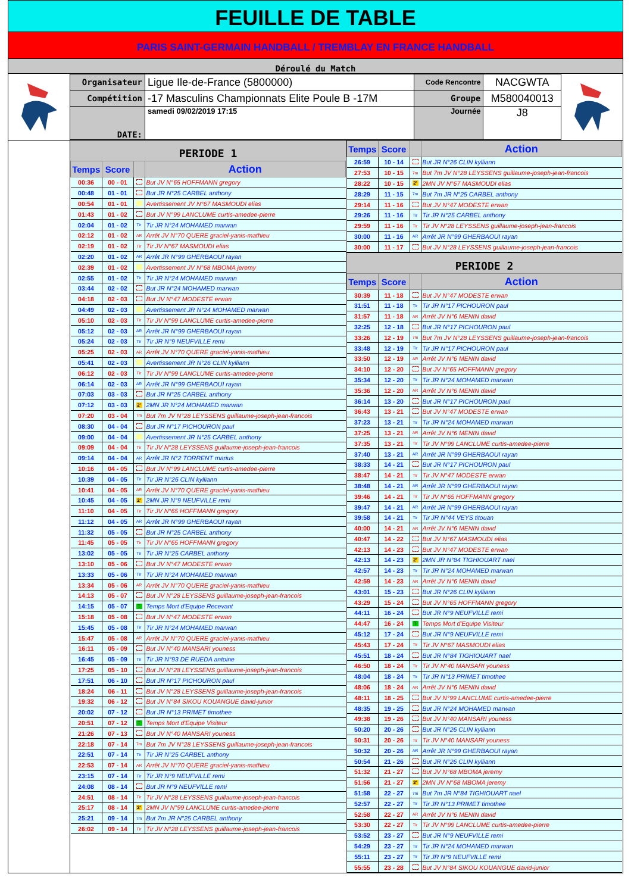FEUILLE DE TABLE
PARIS SAINT-GERMAIN HANDBALL / TREMBLAY EN FRANCE HANDBALL
Déroulé du Match
| Organisateur | Ligue Ile-de-France (5800000) | Code Rencontre | NACGWTA |
| Compétition | -17 Masculins Championnats Elite Poule B -17M | Groupe | M580040013 |
| DATE: | samedi 09/02/2019 17:15 | Journée | J8 |
PERIODE 1
| Temps | Score | | Action |
| --- | --- | --- | --- |
| 00:36 | 00 - 01 | | But JV N°65 HOFFMANN gregory |
| 00:48 | 01 - 01 | | But JR N°25 CARBEL anthony |
| 00:54 | 01 - 01 | | Avertissement JV N°67 MASMOUDI elias |
| 01:43 | 01 - 02 | | But JV N°99 LANCLUME curtis-amedee-pierre |
| 02:04 | 01 - 02 | Tir | Tir JR N°24 MOHAMED marwan |
| 02:12 | 01 - 02 | AR | Arrêt JV N°70 QUERE graciel-yanis-mathieu |
| 02:19 | 01 - 02 | Tir | Tir JV N°67 MASMOUDI elias |
| 02:20 | 01 - 02 | AR | Arrêt JR N°99 GHERBAOUI rayan |
| 02:39 | 01 - 02 | | Avertissement JV N°68 MBOMA jeremy |
| 02:55 | 01 - 02 | Tir | Tir JR N°24 MOHAMED marwan |
| 03:44 | 02 - 02 | | But JR N°24 MOHAMED marwan |
| 04:18 | 02 - 03 | | But JV N°47 MODESTE erwan |
| 04:49 | 02 - 03 | | Avertissement JR N°24 MOHAMED marwan |
| 05:10 | 02 - 03 | Tir | Tir JV N°99 LANCLUME curtis-amedee-pierre |
| 05:12 | 02 - 03 | AR | Arrêt JR N°99 GHERBAOUI rayan |
| 05:24 | 02 - 03 | Tir | Tir JR N°9 NEUFVILLE remi |
| 05:25 | 02 - 03 | AR | Arrêt JV N°70 QUERE graciel-yanis-mathieu |
| 05:41 | 02 - 03 | | Avertissement JR N°26 CLIN kylliann |
| 06:12 | 02 - 03 | Tir | Tir JV N°99 LANCLUME curtis-amedee-pierre |
| 06:14 | 02 - 03 | AR | Arrêt JR N°99 GHERBAOUI rayan |
| 07:03 | 03 - 03 | | But JR N°25 CARBEL anthony |
| 07:12 | 03 - 03 | 2' | 2MN JR N°24 MOHAMED marwan |
| 07:20 | 03 - 04 | 7m | But 7m JV N°28 LEYSSENS guillaume-joseph-jean-francois |
| 08:30 | 04 - 04 | | But JR N°17 PICHOURON paul |
| 09:00 | 04 - 04 | | Avertissement JR N°25 CARBEL anthony |
| 09:09 | 04 - 04 | Tir | Tir JV N°28 LEYSSENS guillaume-joseph-jean-francois |
| 09:14 | 04 - 04 | AR | Arrêt JR N°2 TORRENT marius |
| 10:16 | 04 - 05 | | But JV N°99 LANCLUME curtis-amedee-pierre |
| 10:39 | 04 - 05 | Tir | Tir JR N°26 CLIN kylliann |
| 10:41 | 04 - 05 | AR | Arrêt JV N°70 QUERE graciel-yanis-mathieu |
| 10:45 | 04 - 05 | 2' | 2MN JR N°9 NEUFVILLE remi |
| 11:10 | 04 - 05 | Tir | Tir JV N°65 HOFFMANN gregory |
| 11:12 | 04 - 05 | AR | Arrêt JR N°99 GHERBAOUI rayan |
| 11:32 | 05 - 05 | | But JR N°25 CARBEL anthony |
| 11:45 | 05 - 05 | Tir | Tir JV N°65 HOFFMANN gregory |
| 13:02 | 05 - 05 | Tir | Tir JR N°25 CARBEL anthony |
| 13:10 | 05 - 06 | | But JV N°47 MODESTE erwan |
| 13:33 | 05 - 06 | Tir | Tir JR N°24 MOHAMED marwan |
| 13:34 | 05 - 06 | AR | Arrêt JV N°70 QUERE graciel-yanis-mathieu |
| 14:13 | 05 - 07 | | But JV N°28 LEYSSENS guillaume-joseph-jean-francois |
| 14:15 | 05 - 07 | T | Temps Mort d'Equipe Recevant |
| 15:18 | 05 - 08 | | But JV N°47 MODESTE erwan |
| 15:45 | 05 - 08 | Tir | Tir JR N°24 MOHAMED marwan |
| 15:47 | 05 - 08 | AR | Arrêt JV N°70 QUERE graciel-yanis-mathieu |
| 16:11 | 05 - 09 | | But JV N°40 MANSARI youness |
| 16:45 | 05 - 09 | Tir | Tir JR N°93 DE RUEDA antoine |
| 17:25 | 05 - 10 | | But JV N°28 LEYSSENS guillaume-joseph-jean-francois |
| 17:51 | 06 - 10 | | But JR N°17 PICHOURON paul |
| 18:24 | 06 - 11 | | But JV N°28 LEYSSENS guillaume-joseph-jean-francois |
| 19:32 | 06 - 12 | | But JV N°84 SIKOU KOUANGUE david-junior |
| 20:02 | 07 - 12 | | But JR N°13 PRIMET timothee |
| 20:51 | 07 - 12 | T | Temps Mort d'Equipe Visiteur |
| 21:26 | 07 - 13 | | But JV N°40 MANSARI youness |
| 22:18 | 07 - 14 | 7m | But 7m JV N°28 LEYSSENS guillaume-joseph-jean-francois |
| 22:51 | 07 - 14 | Tir | Tir JR N°25 CARBEL anthony |
| 22:53 | 07 - 14 | AR | Arrêt JV N°70 QUERE graciel-yanis-mathieu |
| 23:15 | 07 - 14 | Tir | Tir JR N°9 NEUFVILLE remi |
| 24:08 | 08 - 14 | | But JR N°9 NEUFVILLE remi |
| 24:51 | 08 - 14 | Tir | Tir JV N°28 LEYSSENS guillaume-joseph-jean-francois |
| 25:17 | 08 - 14 | 2' | 2MN JV N°99 LANCLUME curtis-amedee-pierre |
| 25:21 | 09 - 14 | 7m | But 7m JR N°25 CARBEL anthony |
| 26:02 | 09 - 14 | Tir | Tir JV N°28 LEYSSENS guillaume-joseph-jean-francois |
| Temps | Score | | Action |
| --- | --- | --- | --- |
| 26:59 | 10 - 14 | | But JR N°26 CLIN kylliann |
| 27:53 | 10 - 15 | 7m | But 7m JV N°28 LEYSSENS guillaume-joseph-jean-francois |
| 28:22 | 10 - 15 | 2' | 2MN JV N°67 MASMOUDI elias |
| 28:29 | 11 - 15 | 7m | But 7m JR N°25 CARBEL anthony |
| 29:14 | 11 - 16 | | But JV N°47 MODESTE erwan |
| 29:26 | 11 - 16 | Tir | Tir JR N°25 CARBEL anthony |
| 29:59 | 11 - 16 | Tir | Tir JV N°28 LEYSSENS guillaume-joseph-jean-francois |
| 30:00 | 11 - 16 | AR | Arrêt JR N°99 GHERBAOUI rayan |
| 30:00 | 11 - 17 | | But JV N°28 LEYSSENS guillaume-joseph-jean-francois |
PERIODE 2
| Temps | Score | | Action |
| --- | --- | --- | --- |
| 30:39 | 11 - 18 | | But JV N°47 MODESTE erwan |
| 31:51 | 11 - 18 | Tir | Tir JR N°17 PICHOURON paul |
| 31:57 | 11 - 18 | AR | Arrêt JV N°6 MENIN david |
| 32:25 | 12 - 18 | | But JR N°17 PICHOURON paul |
| 33:26 | 12 - 19 | 7m | But 7m JV N°28 LEYSSENS guillaume-joseph-jean-francois |
| 33:48 | 12 - 19 | Tir | Tir JR N°17 PICHOURON paul |
| 33:50 | 12 - 19 | AR | Arrêt JV N°6 MENIN david |
| 34:10 | 12 - 20 | | But JV N°65 HOFFMANN gregory |
| 35:34 | 12 - 20 | Tir | Tir JR N°24 MOHAMED marwan |
| 35:36 | 12 - 20 | AR | Arrêt JV N°6 MENIN david |
| 36:14 | 13 - 20 | | But JR N°17 PICHOURON paul |
| 36:43 | 13 - 21 | | But JV N°47 MODESTE erwan |
| 37:23 | 13 - 21 | Tir | Tir JR N°24 MOHAMED marwan |
| 37:25 | 13 - 21 | AR | Arrêt JV N°6 MENIN david |
| 37:35 | 13 - 21 | Tir | Tir JV N°99 LANCLUME curtis-amedee-pierre |
| 37:40 | 13 - 21 | AR | Arrêt JR N°99 GHERBAOUI rayan |
| 38:33 | 14 - 21 | | But JR N°17 PICHOURON paul |
| 38:47 | 14 - 21 | Tir | Tir JV N°47 MODESTE erwan |
| 38:48 | 14 - 21 | AR | Arrêt JR N°99 GHERBAOUI rayan |
| 39:46 | 14 - 21 | Tir | Tir JV N°65 HOFFMANN gregory |
| 39:47 | 14 - 21 | AR | Arrêt JR N°99 GHERBAOUI rayan |
| 39:58 | 14 - 21 | Tir | Tir JR N°44 VEYS titouan |
| 40:00 | 14 - 21 | AR | Arrêt JV N°6 MENIN david |
| 40:47 | 14 - 22 | | But JV N°67 MASMOUDI elias |
| 42:13 | 14 - 23 | | But JV N°47 MODESTE erwan |
| 42:13 | 14 - 23 | 2' | 2MN JR N°84 TIGHIOUART nael |
| 42:57 | 14 - 23 | Tir | Tir JR N°24 MOHAMED marwan |
| 42:59 | 14 - 23 | AR | Arrêt JV N°6 MENIN david |
| 43:01 | 15 - 23 | | But JR N°26 CLIN kylliann |
| 43:29 | 15 - 24 | | But JV N°65 HOFFMANN gregory |
| 44:11 | 16 - 24 | | But JR N°9 NEUFVILLE remi |
| 44:47 | 16 - 24 | T | Temps Mort d'Equipe Visiteur |
| 45:12 | 17 - 24 | | But JR N°9 NEUFVILLE remi |
| 45:43 | 17 - 24 | Tir | Tir JV N°67 MASMOUDI elias |
| 45:51 | 18 - 24 | | But JR N°84 TIGHIOUART nael |
| 46:50 | 18 - 24 | Tir | Tir JV N°40 MANSARI youness |
| 48:04 | 18 - 24 | Tir | Tir JR N°13 PRIMET timothee |
| 48:06 | 18 - 24 | AR | Arrêt JV N°6 MENIN david |
| 48:11 | 18 - 25 | | But JV N°99 LANCLUME curtis-amedee-pierre |
| 48:35 | 19 - 25 | | But JR N°24 MOHAMED marwan |
| 49:38 | 19 - 26 | | But JV N°40 MANSARI youness |
| 50:20 | 20 - 26 | | But JR N°26 CLIN kylliann |
| 50:31 | 20 - 26 | Tir | Tir JV N°40 MANSARI youness |
| 50:32 | 20 - 26 | AR | Arrêt JR N°99 GHERBAOUI rayan |
| 50:54 | 21 - 26 | | But JR N°26 CLIN kylliann |
| 51:32 | 21 - 27 | | But JV N°68 MBOMA jeremy |
| 51:56 | 21 - 27 | 2' | 2MN JV N°68 MBOMA jeremy |
| 51:58 | 22 - 27 | 7m | But 7m JR N°84 TIGHIOUART nael |
| 52:57 | 22 - 27 | Tir | Tir JR N°13 PRIMET timothee |
| 52:58 | 22 - 27 | AR | Arrêt JV N°6 MENIN david |
| 53:30 | 22 - 27 | Tir | Tir JV N°99 LANCLUME curtis-amedee-pierre |
| 53:52 | 23 - 27 | | But JR N°9 NEUFVILLE remi |
| 54:29 | 23 - 27 | Tir | Tir JR N°24 MOHAMED marwan |
| 55:11 | 23 - 27 | Tir | Tir JR N°9 NEUFVILLE remi |
| 55:55 | 23 - 28 | | But JV N°84 SIKOU KOUANGUE david-junior |